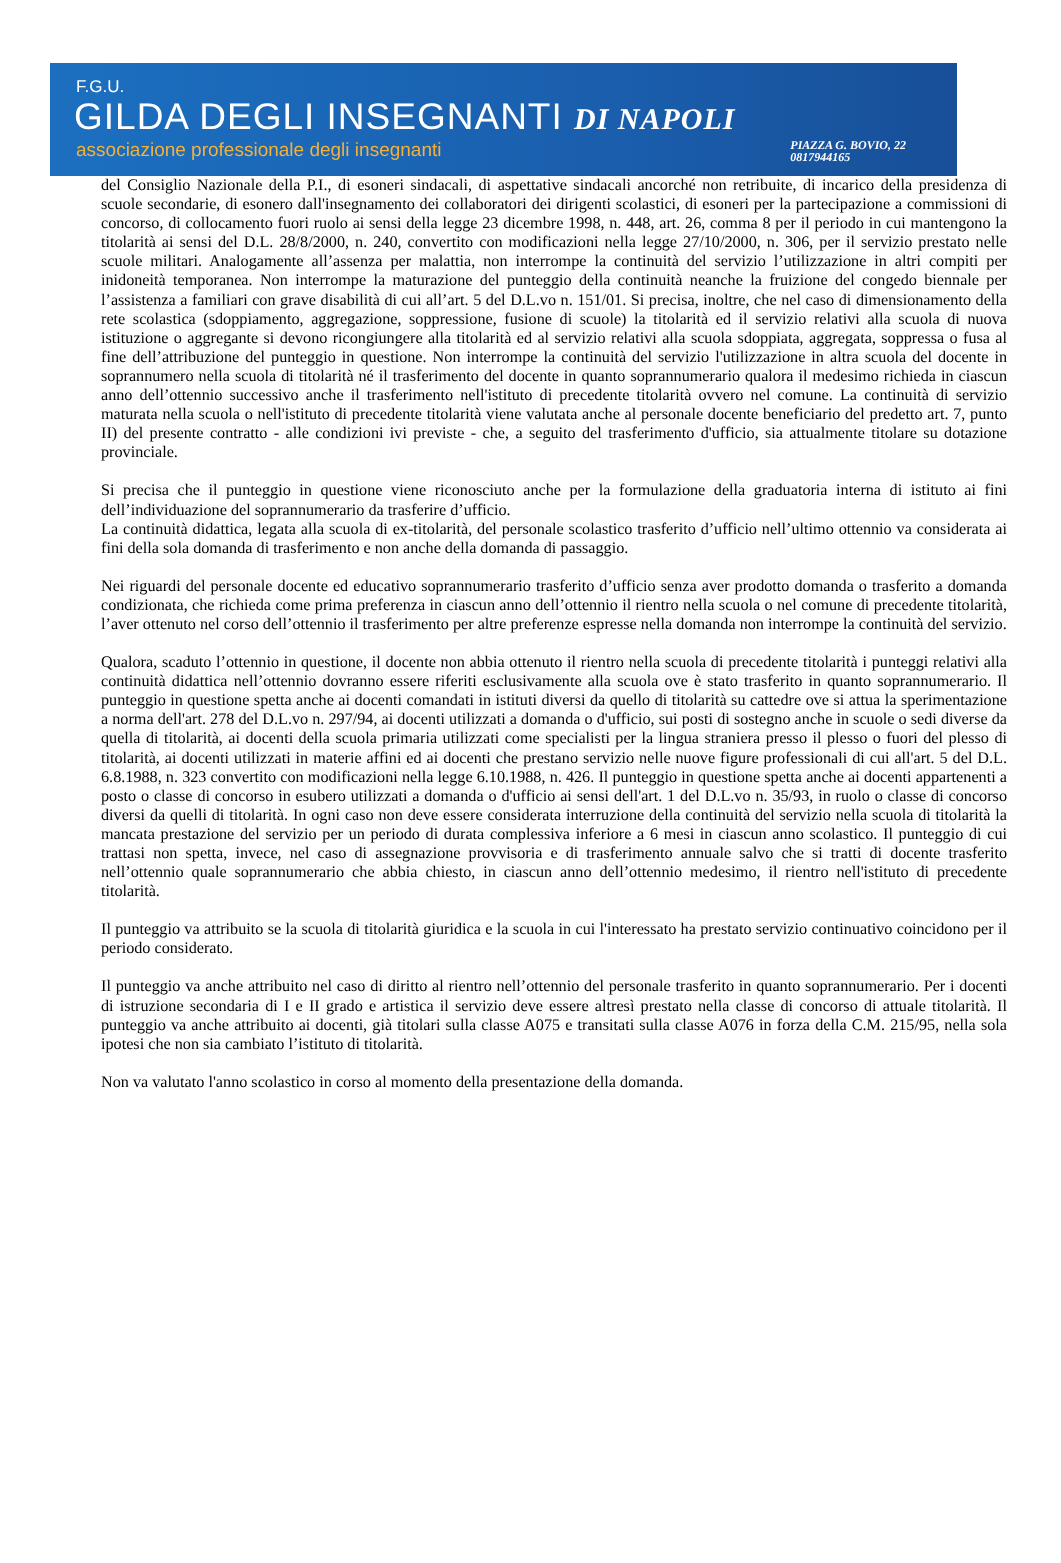F.G.U.
GILDA DEGLI INSEGNANTI DI NAPOLI
associazione professionale degli insegnanti PIAZZA G. BOVIO, 22
0817944165
del Consiglio Nazionale della P.I., di esoneri sindacali, di aspettative sindacali ancorché non retribuite, di incarico della presidenza di scuole secondarie, di esonero dall'insegnamento dei collaboratori dei dirigenti scolastici, di esoneri per la partecipazione a commissioni di concorso, di collocamento fuori ruolo ai sensi della legge 23 dicembre 1998, n. 448, art. 26, comma 8 per il periodo in cui mantengono la titolarità ai sensi del D.L. 28/8/2000, n. 240, convertito con modificazioni nella legge 27/10/2000, n. 306, per il servizio prestato nelle scuole militari. Analogamente all’assenza per malattia, non interrompe la continuità del servizio l’utilizzazione in altri compiti per inidoneità temporanea. Non interrompe la maturazione del punteggio della continuità neanche la fruizione del congedo biennale per l’assistenza a familiari con grave disabilità di cui all’art. 5 del D.L.vo n. 151/01. Si precisa, inoltre, che nel caso di dimensionamento della rete scolastica (sdoppiamento, aggregazione, soppressione, fusione di scuole) la titolarità ed il servizio relativi alla scuola di nuova istituzione o aggregante si devono ricongiungere alla titolarità ed al servizio relativi alla scuola sdoppiata, aggregata, soppressa o fusa al fine dell’attribuzione del punteggio in questione. Non interrompe la continuità del servizio l'utilizzazione in altra scuola del docente in soprannumero nella scuola di titolarità né il trasferimento del docente in quanto soprannumerario qualora il medesimo richieda in ciascun anno dell’ottennio successivo anche il trasferimento nell'istituto di precedente titolarità ovvero nel comune. La continuità di servizio maturata nella scuola o nell'istituto di precedente titolarità viene valutata anche al personale docente beneficiario del predetto art. 7, punto II) del presente contratto - alle condizioni ivi previste - che, a seguito del trasferimento d'ufficio, sia attualmente titolare su dotazione provinciale.
Si precisa che il punteggio in questione viene riconosciuto anche per la formulazione della graduatoria interna di istituto ai fini dell’individuazione del soprannumerario da trasferire d’ufficio.
La continuità didattica, legata alla scuola di ex-titolarità, del personale scolastico trasferito d’ufficio nell’ultimo ottennio va considerata ai fini della sola domanda di trasferimento e non anche della domanda di passaggio.
Nei riguardi del personale docente ed educativo soprannumerario trasferito d’ufficio senza aver prodotto domanda o trasferito a domanda condizionata, che richieda come prima preferenza in ciascun anno dell’ottennio il rientro nella scuola o nel comune di precedente titolarità, l’aver ottenuto nel corso dell’ottennio il trasferimento per altre preferenze espresse nella domanda non interrompe la continuità del servizio.
Qualora, scaduto l’ottennio in questione, il docente non abbia ottenuto il rientro nella scuola di precedente titolarità i punteggi relativi alla continuità didattica nell’ottennio dovranno essere riferiti esclusivamente alla scuola ove è stato trasferito in quanto soprannumerario. Il punteggio in questione spetta anche ai docenti comandati in istituti diversi da quello di titolarità su cattedre ove si attua la sperimentazione a norma dell'art. 278 del D.L.vo n. 297/94, ai docenti utilizzati a domanda o d'ufficio, sui posti di sostegno anche in scuole o sedi diverse da quella di titolarità, ai docenti della scuola primaria utilizzati come specialisti per la lingua straniera presso il plesso o fuori del plesso di titolarità, ai docenti utilizzati in materie affini ed ai docenti che prestano servizio nelle nuove figure professionali di cui all'art. 5 del D.L. 6.8.1988, n. 323 convertito con modificazioni nella legge 6.10.1988, n. 426. Il punteggio in questione spetta anche ai docenti appartenenti a posto o classe di concorso in esubero utilizzati a domanda o d'ufficio ai sensi dell'art. 1 del D.L.vo n. 35/93, in ruolo o classe di concorso diversi da quelli di titolarità. In ogni caso non deve essere considerata interruzione della continuità del servizio nella scuola di titolarità la mancata prestazione del servizio per un periodo di durata complessiva inferiore a 6 mesi in ciascun anno scolastico. Il punteggio di cui trattasi non spetta, invece, nel caso di assegnazione provvisoria e di trasferimento annuale salvo che si tratti di docente trasferito nell’ottennio quale soprannumerario che abbia chiesto, in ciascun anno dell’ottennio medesimo, il rientro nell'istituto di precedente titolarità.
Il punteggio va attribuito se la scuola di titolarità giuridica e la scuola in cui l'interessato ha prestato servizio continuativo coincidono per il periodo considerato.
Il punteggio va anche attribuito nel caso di diritto al rientro nell’ottennio del personale trasferito in quanto soprannumerario. Per i docenti di istruzione secondaria di I e II grado e artistica il servizio deve essere altresì prestato nella classe di concorso di attuale titolarità. Il punteggio va anche attribuito ai docenti, già titolari sulla classe A075 e transitati sulla classe A076 in forza della C.M. 215/95, nella sola ipotesi che non sia cambiato l’istituto di titolarità.
Non va valutato l'anno scolastico in corso al momento della presentazione della domanda.